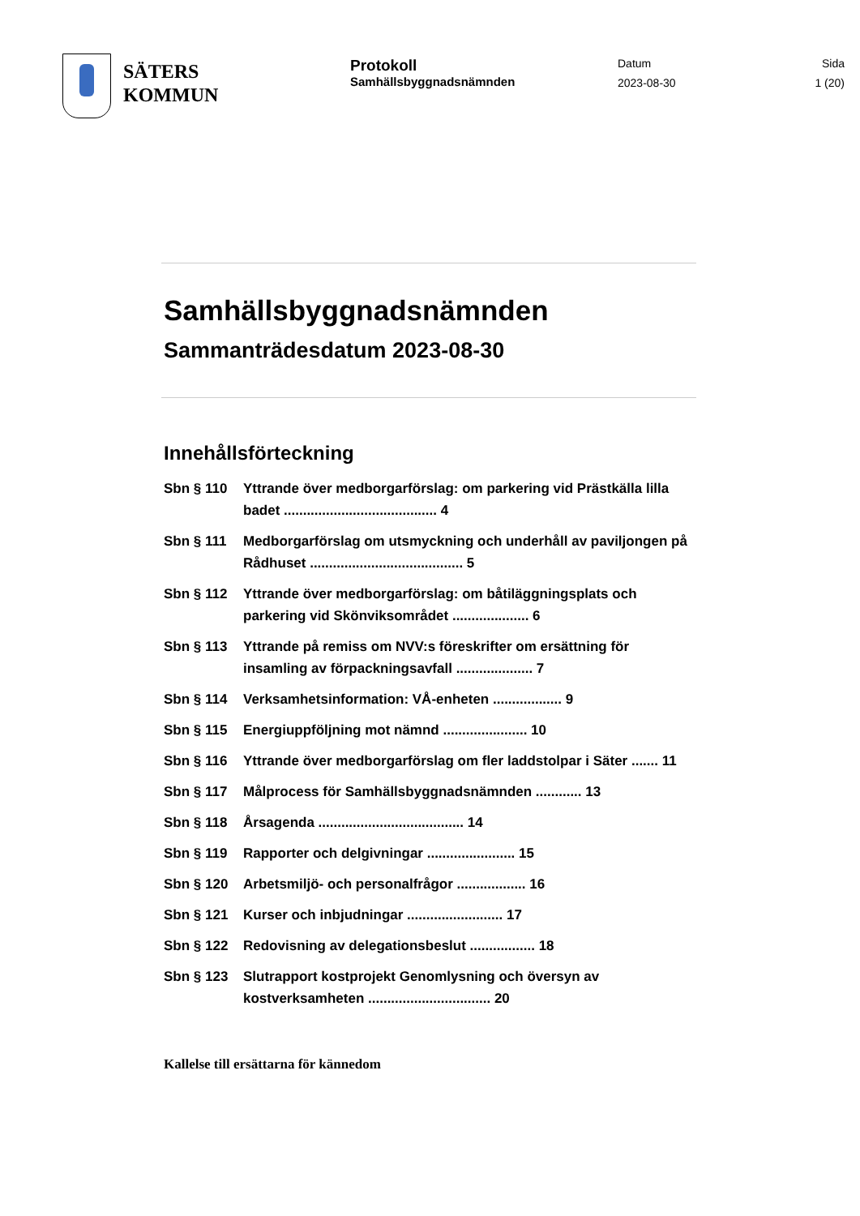SÄTERS
KOMMUN
Protokoll
Samhällsbyggnadsnämnden
Datum
2023-08-30
Sida
1 (20)
Samhällsbyggnadsnämnden
Sammanträdesdatum 2023-08-30
Innehållsförteckning
Sbn § 110 Yttrande över medborgarförslag: om parkering vid Prästkälla lilla badet ........................................ 4
Sbn § 111 Medborgarförslag om utsmyckning och underhåll av paviljongen på Rådhuset ........................................ 5
Sbn § 112 Yttrande över medborgarförslag: om båtiläggningsplats och parkering vid Skönviksområdet .................... 6
Sbn § 113 Yttrande på remiss om NVV:s föreskrifter om ersättning för insamling av förpackningsavfall .................... 7
Sbn § 114 Verksamhetsinformation: VÅ-enheten .................. 9
Sbn § 115 Energiuppföljning mot nämnd ...................... 10
Sbn § 116 Yttrande över medborgarförslag om fler laddstolpar i Säter ....... 11
Sbn § 117 Målprocess för Samhällsbyggnadsnämnden ............ 13
Sbn § 118 Årsagenda ...................................... 14
Sbn § 119 Rapporter och delgivningar ....................... 15
Sbn § 120 Arbetsmiljö- och personalfrågor .................. 16
Sbn § 121 Kurser och inbjudningar ......................... 17
Sbn § 122 Redovisning av delegationsbeslut ................. 18
Sbn § 123 Slutrapport kostprojekt Genomlysning och översyn av kostverksamheten ................................ 20
Kallelse till ersättarna för kännedom